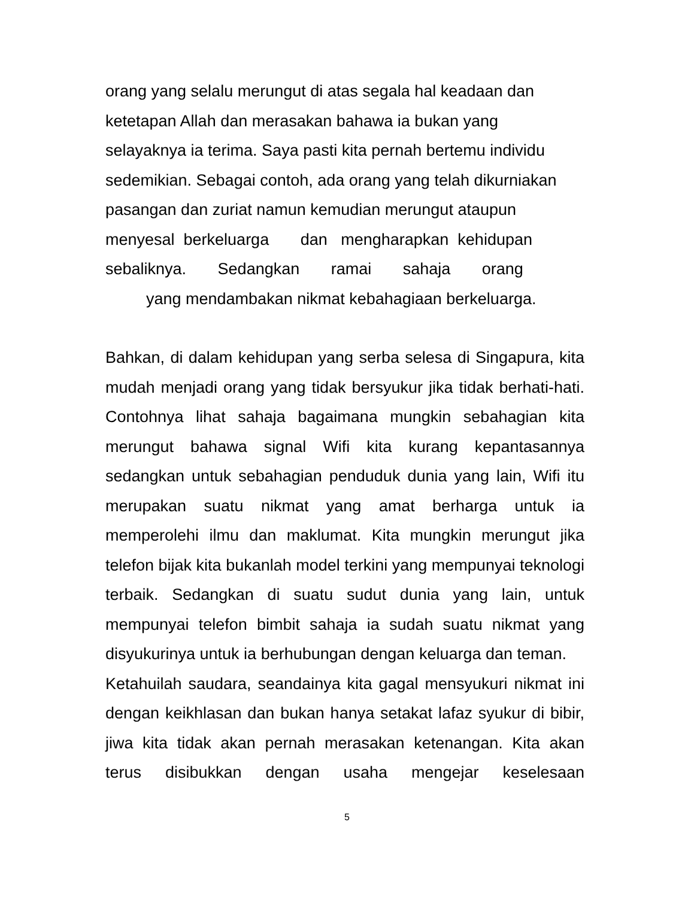orang yang selalu merungut di atas segala hal keadaan dan
ketetapan Allah dan merasakan bahawa ia bukan yang
selayaknya ia terima. Saya pasti kita pernah bertemu individu
sedemikian. Sebagai contoh, ada orang yang telah dikurniakan
pasangan dan zuriat namun kemudian merungut ataupun
menyesal berkeluarga dan mengharapkan kehidupan
sebaliknya. Sedangkan ramai sahaja orang
yang mendambakan nikmat kebahagiaan berkeluarga.
Bahkan, di dalam kehidupan yang serba selesa di Singapura, kita mudah menjadi orang yang tidak bersyukur jika tidak berhati-hati. Contohnya lihat sahaja bagaimana mungkin sebahagian kita merungut bahawa signal Wifi kita kurang kepantasannya sedangkan untuk sebahagian penduduk dunia yang lain, Wifi itu merupakan suatu nikmat yang amat berharga untuk ia memperolehi ilmu dan maklumat. Kita mungkin merungut jika telefon bijak kita bukanlah model terkini yang mempunyai teknologi terbaik. Sedangkan di suatu sudut dunia yang lain, untuk mempunyai telefon bimbit sahaja ia sudah suatu nikmat yang disyukurinya untuk ia berhubungan dengan keluarga dan teman.
Ketahuilah saudara, seandainya kita gagal mensyukuri nikmat ini dengan keikhlasan dan bukan hanya setakat lafaz syukur di bibir, jiwa kita tidak akan pernah merasakan ketenangan. Kita akan terus disibukkan dengan usaha mengejar keselesaan
5